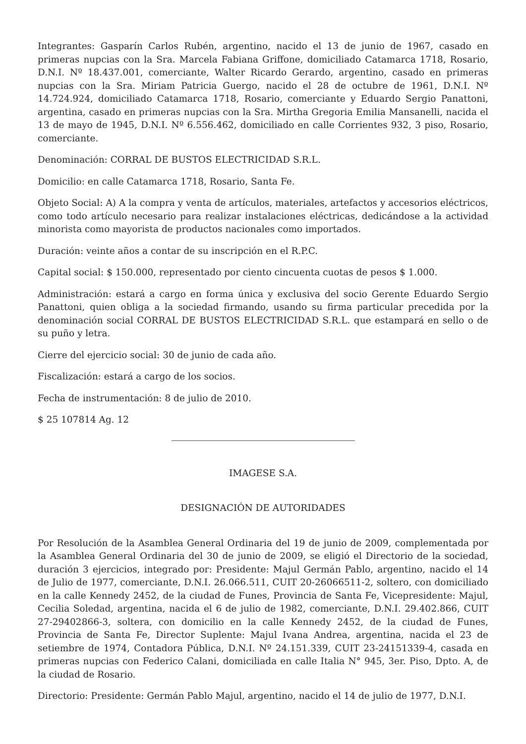Integrantes: Gasparín Carlos Rubén, argentino, nacido el 13 de junio de 1967, casado en primeras nupcias con la Sra. Marcela Fabiana Griffone, domiciliado Catamarca 1718, Rosario, D.N.I. Nº 18.437.001, comerciante, Walter Ricardo Gerardo, argentino, casado en primeras nupcias con la Sra. Miriam Patricia Guergo, nacido el 28 de octubre de 1961, D.N.I. Nº 14.724.924, domiciliado Catamarca 1718, Rosario, comerciante y Eduardo Sergio Panattoni, argentina, casado en primeras nupcias con la Sra. Mirtha Gregoria Emilia Mansanelli, nacida el 13 de mayo de 1945, D.N.I. Nº 6.556.462, domiciliado en calle Corrientes 932, 3 piso, Rosario, comerciante.
Denominación: CORRAL DE BUSTOS ELECTRICIDAD S.R.L.
Domicilio: en calle Catamarca 1718, Rosario, Santa Fe.
Objeto Social: A) A la compra y venta de artículos, materiales, artefactos y accesorios eléctricos, como todo artículo necesario para realizar instalaciones eléctricas, dedicándose a la actividad minorista como mayorista de productos nacionales como importados.
Duración: veinte años a contar de su inscripción en el R.P.C.
Capital social: $ 150.000, representado por ciento cincuenta cuotas de pesos $ 1.000.
Administración: estará a cargo en forma única y exclusiva del socio Gerente Eduardo Sergio Panattoni, quien obliga a la sociedad firmando, usando su firma particular precedida por la denominación social CORRAL DE BUSTOS ELECTRICIDAD S.R.L. que estampará en sello o de su puño y letra.
Cierre del ejercicio social: 30 de junio de cada año.
Fiscalización: estará a cargo de los socios.
Fecha de instrumentación: 8 de julio de 2010.
$ 25 107814 Ag. 12
IMAGESE S.A.
DESIGNACIÓN DE AUTORIDADES
Por Resolución de la Asamblea General Ordinaria del 19 de junio de 2009, complementada por la Asamblea General Ordinaria del 30 de junio de 2009, se eligió el Directorio de la sociedad, duración 3 ejercicios, integrado por: Presidente: Majul Germán Pablo, argentino, nacido el 14 de Julio de 1977, comerciante, D.N.I. 26.066.511, CUIT 20-26066511-2, soltero, con domiciliado en la calle Kennedy 2452, de la ciudad de Funes, Provincia de Santa Fe, Vicepresidente: Majul, Cecilia Soledad, argentina, nacida el 6 de julio de 1982, comerciante, D.N.I. 29.402.866, CUIT 27-29402866-3, soltera, con domicilio en la calle Kennedy 2452, de la ciudad de Funes, Provincia de Santa Fe, Director Suplente: Majul Ivana Andrea, argentina, nacida el 23 de setiembre de 1974, Contadora Pública, D.N.I. Nº 24.151.339, CUIT 23-24151339-4, casada en primeras nupcias con Federico Calani, domiciliada en calle Italia N° 945, 3er. Piso, Dpto. A, de la ciudad de Rosario.
Directorio: Presidente: Germán Pablo Majul, argentino, nacido el 14 de julio de 1977, D.N.I.